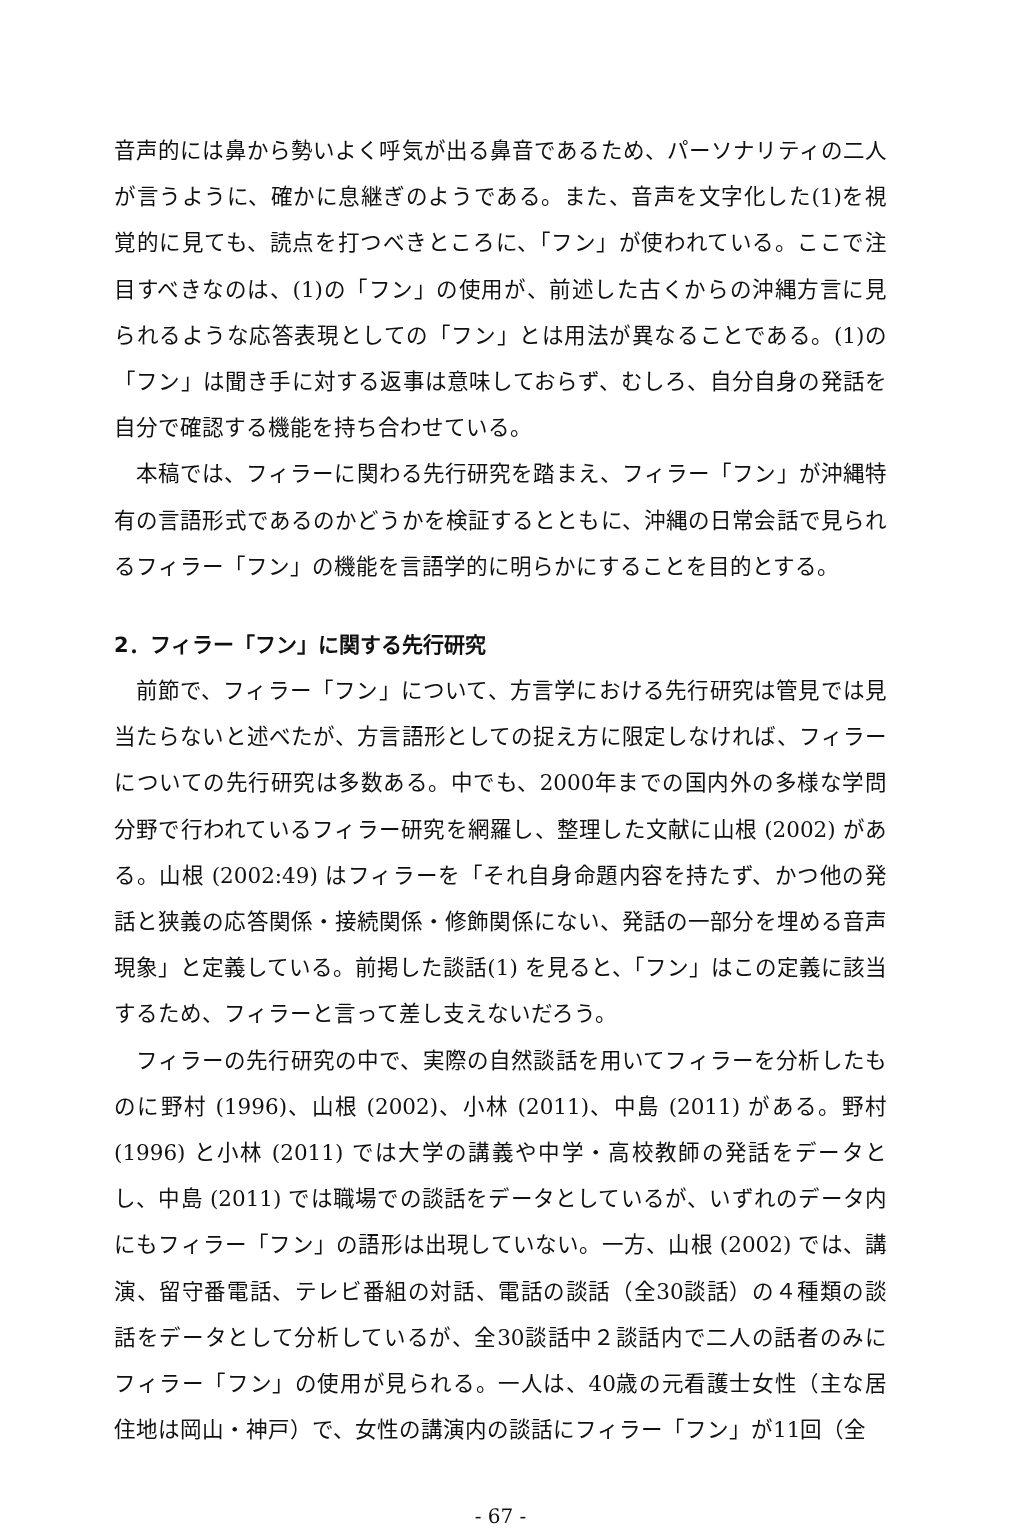音声的には鼻から勢いよく呼気が出る鼻音であるため、パーソナリティの二人が言うように、確かに息継ぎのようである。また、音声を文字化した(1)を視覚的に見ても、読点を打つべきところに、「フン」が使われている。ここで注目すべきなのは、(1)の「フン」の使用が、前述した古くからの沖縄方言に見られるような応答表現としての「フン」とは用法が異なることである。(1)の「フン」は聞き手に対する返事は意味しておらず、むしろ、自分自身の発話を自分で確認する機能を持ち合わせている。
本稿では、フィラーに関わる先行研究を踏まえ、フィラー「フン」が沖縄特有の言語形式であるのかどうかを検証するとともに、沖縄の日常会話で見られるフィラー「フン」の機能を言語学的に明らかにすることを目的とする。
2．フィラー「フン」に関する先行研究
前節で、フィラー「フン」について、方言学における先行研究は管見では見当たらないと述べたが、方言語形としての捉え方に限定しなければ、フィラーについての先行研究は多数ある。中でも、2000年までの国内外の多様な学問分野で行われているフィラー研究を網羅し、整理した文献に山根 (2002) がある。山根 (2002:49) はフィラーを「それ自身命題内容を持たず、かつ他の発話と狭義の応答関係・接続関係・修飾関係にない、発話の一部分を埋める音声現象」と定義している。前掲した談話(1) を見ると、「フン」はこの定義に該当するため、フィラーと言って差し支えないだろう。
フィラーの先行研究の中で、実際の自然談話を用いてフィラーを分析したものに野村 (1996)、山根 (2002)、小林 (2011)、中島 (2011) がある。野村 (1996) と小林 (2011) では大学の講義や中学・高校教師の発話をデータとし、中島 (2011) では職場での談話をデータとしているが、いずれのデータ内にもフィラー「フン」の語形は出現していない。一方、山根 (2002) では、講演、留守番電話、テレビ番組の対話、電話の談話（全30談話）の４種類の談話をデータとして分析しているが、全30談話中２談話内で二人の話者のみにフィラー「フン」の使用が見られる。一人は、40歳の元看護士女性（主な居住地は岡山・神戸）で、女性の講演内の談話にフィラー「フン」が11回（全
- 67 -